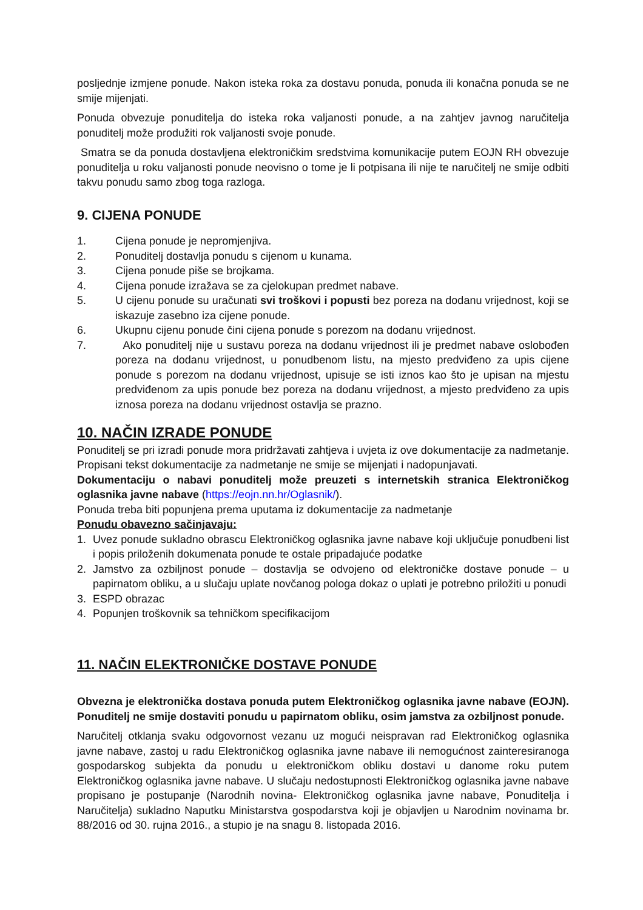posljednje izmjene ponude. Nakon isteka roka za dostavu ponuda, ponuda ili konačna ponuda se ne smije mijenjati.
Ponuda obvezuje ponuditelja do isteka roka valjanosti ponude, a na zahtjev javnog naručitelja ponuditelj može produžiti rok valjanosti svoje ponude.
Smatra se da ponuda dostavljena elektroničkim sredstvima komunikacije putem EOJN RH obvezuje ponuditelja u roku valjanosti ponude neovisno o tome je li potpisana ili nije te naručitelj ne smije odbiti takvu ponudu samo zbog toga razloga.
9. CIJENA PONUDE
1. Cijena ponude je nepromjenjiva.
2. Ponuditelj dostavlja ponudu s cijenom u kunama.
3. Cijena ponude piše se brojkama.
4. Cijena ponude izražava se za cjelokupan predmet nabave.
5. U cijenu ponude su uračunati svi troškovi i popusti bez poreza na dodanu vrijednost, koji se iskazuje zasebno iza cijene ponude.
6. Ukupnu cijenu ponude čini cijena ponude s porezom na dodanu vrijednost.
7. Ako ponuditelj nije u sustavu poreza na dodanu vrijednost ili je predmet nabave oslobođen poreza na dodanu vrijednost, u ponudbenom listu, na mjesto predviđeno za upis cijene ponude s porezom na dodanu vrijednost, upisuje se isti iznos kao što je upisan na mjestu predviđenom za upis ponude bez poreza na dodanu vrijednost, a mjesto predviđeno za upis iznosa poreza na dodanu vrijednost ostavlja se prazno.
10. NAČIN IZRADE PONUDE
Ponuditelj se pri izradi ponude mora pridržavati zahtjeva i uvjeta iz ove dokumentacije za nadmetanje. Propisani tekst dokumentacije za nadmetanje ne smije se mijenjati i nadopunjavati.
Dokumentaciju o nabavi ponuditelj može preuzeti s internetskih stranica Elektroničkog oglasnika javne nabave (https://eojn.nn.hr/Oglasnik/).
Ponuda treba biti popunjena prema uputama iz dokumentacije za nadmetanje
Ponudu obavezno sačinjavaju:
1. Uvez ponude sukladno obrascu Elektroničkog oglasnika javne nabave koji uključuje ponudbeni list i popis priloženih dokumenata ponude te ostale pripadajuće podatke
2. Jamstvo za ozbiljnost ponude – dostavlja se odvojeno od elektroničke dostave ponude – u papirnatom obliku, a u slučaju uplate novčanog pologa dokaz o uplati je potrebno priložiti u ponudi
3. ESPD obrazac
4. Popunjen troškovnik sa tehničkom specifikacijom
11. NAČIN ELEKTRONIČKE DOSTAVE PONUDE
Obvezna je elektronička dostava ponuda putem Elektroničkog oglasnika javne nabave (EOJN). Ponuditelj ne smije dostaviti ponudu u papirnatom obliku, osim jamstva za ozbiljnost ponude.
Naručitelj otklanja svaku odgovornost vezanu uz mogući neispravan rad Elektroničkog oglasnika javne nabave, zastoj u radu Elektroničkog oglasnika javne nabave ili nemogućnost zainteresiranoga gospodarskog subjekta da ponudu u elektroničkom obliku dostavi u danome roku putem Elektroničkog oglasnika javne nabave. U slučaju nedostupnosti Elektroničkog oglasnika javne nabave propisano je postupanje (Narodnih novina- Elektroničkog oglasnika javne nabave, Ponuditelja i Naručitelja) sukladno Naputku Ministarstva gospodarstva koji je objavljen u Narodnim novinama br. 88/2016 od 30. rujna 2016., a stupio je na snagu 8. listopada 2016.